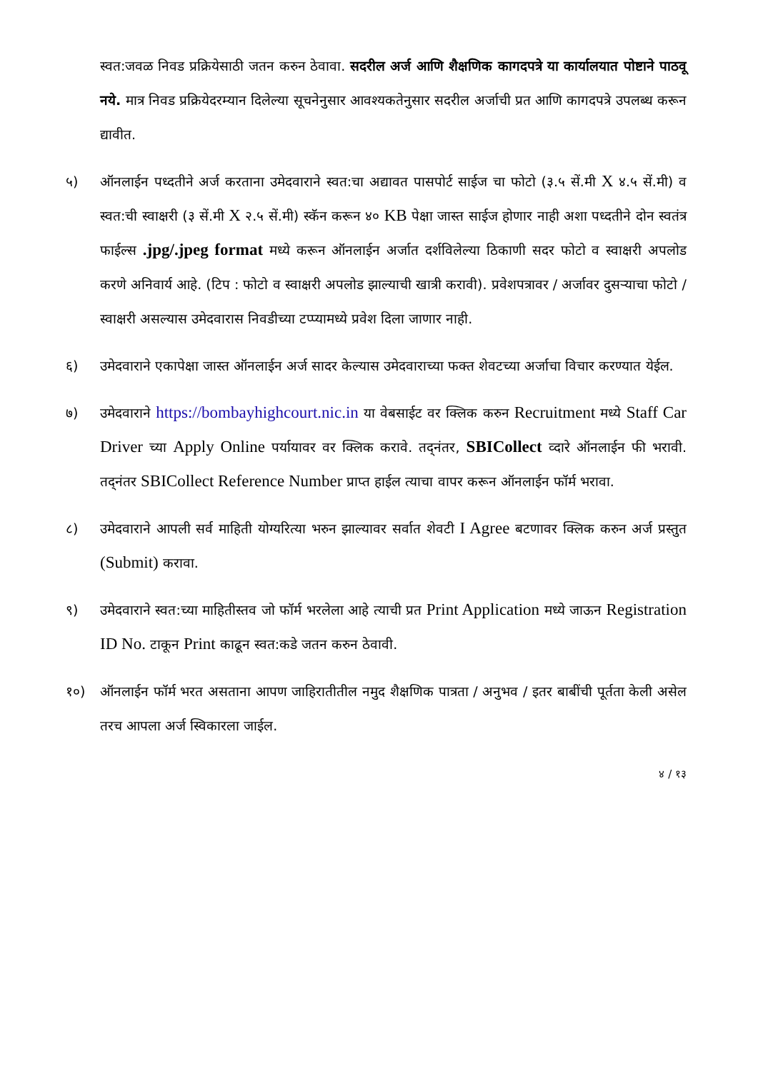स्वत:जवळ निवड प्रक्रियेसाठी जतन करुन ठेवावा. सदरील अर्ज आणि शैक्षणिक कागदपत्रे या कार्यालयात पोष्टाने पाठवू नये. मात्र निवड प्रक्रियेदरम्यान दिलेल्या सूचनेनुसार आवश्यकतेनुसार सदरील अर्जाची प्रत आणि कागदपत्रे उपलब्ध करून द्यावीत.
५) ऑनलाईन पध्दतीने अर्ज करताना उमेदवाराने स्वत:चा अद्यावत पासपोर्ट साईज चा फोटो (३.५ सें.मी X ४.५ सें.मी) व स्वत:ची स्वाक्षरी (३ सें.मी X २.५ सें.मी) स्कॅन करून ४० KB पेक्षा जास्त साईज होणार नाही अशा पध्दतीने दोन स्वतंत्र फाईल्स .jpg/.jpeg format मध्ये करून ऑनलाईन अर्जात दर्शविलेल्या ठिकाणी सदर फोटो व स्वाक्षरी अपलोड करणे अनिवार्य आहे. (टिप : फोटो व स्वाक्षरी अपलोड झाल्याची खात्री करावी). प्रवेशपत्रावर / अर्जावर दुसऱ्याचा फोटो / स्वाक्षरी असल्यास उमेदवारास निवडीच्या टप्प्यामध्ये प्रवेश दिला जाणार नाही.
६) उमेदवाराने एकापेक्षा जास्त ऑनलाईन अर्ज सादर केल्यास उमेदवाराच्या फक्त शेवटच्या अर्जाचा विचार करण्यात येईल.
७) उमेदवाराने https://bombayhighcourt.nic.in या वेबसाईट वर क्लिक करुन Recruitment मध्ये Staff Car Driver च्या Apply Online पर्यायावर वर क्लिक करावे. तद्नंतर, SBICollect व्दारे ऑनलाईन फी भरावी. तद्नंतर SBICollect Reference Number प्राप्त हाईल त्याचा वापर करून ऑनलाईन फॉर्म भरावा.
८) उमेदवाराने आपली सर्व माहिती योग्यरित्या भरुन झाल्यावर सर्वात शेवटी I Agree बटणावर क्लिक करुन अर्ज प्रस्तुत (Submit) करावा.
९) उमेदवाराने स्वत:च्या माहितीस्तव जो फॉर्म भरलेला आहे त्याची प्रत Print Application मध्ये जाऊन Registration ID No. टाकून Print काढून स्वत:कडे जतन करुन ठेवावी.
१०) ऑनलाईन फॉर्म भरत असताना आपण जाहिरातीतील नमुद शैक्षणिक पात्रता / अनुभव / इतर बाबींची पूर्तता केली असेल तरच आपला अर्ज स्विकारला जाईल.
४ / १३